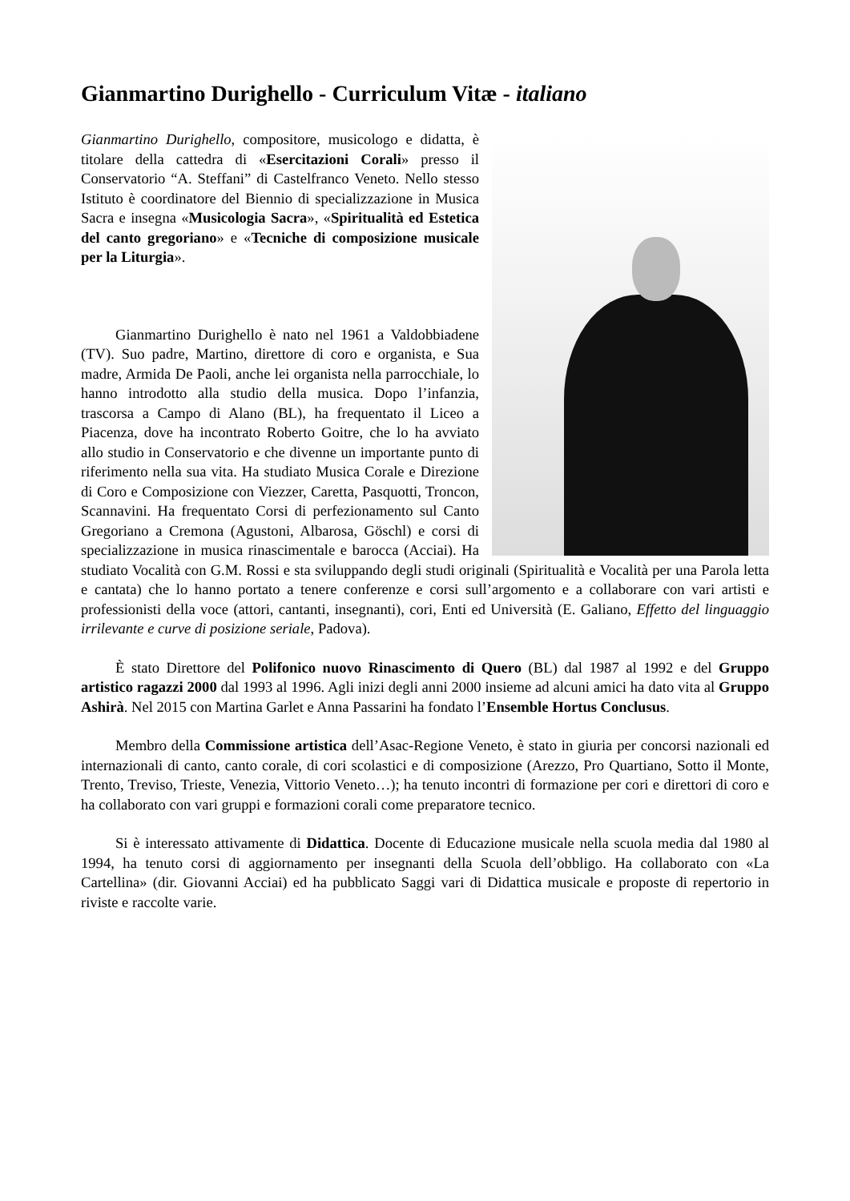Gianmartino Durighello - Curriculum Vitæ - italiano
Gianmartino Durighello, compositore, musicologo e didatta, è titolare della cattedra di «Esercitazioni Corali» presso il Conservatorio “A. Steffani” di Castelfranco Veneto. Nello stesso Istituto è coordinatore del Biennio di specializzazione in Musica Sacra e insegna «Musicologia Sacra», «Spiritualità ed Estetica del canto gregoriano» e «Tecniche di composizione musicale per la Liturgia».
Gianmartino Durighello è nato nel 1961 a Valdobbiadene (TV). Suo padre, Martino, direttore di coro e organista, e Sua madre, Armida De Paoli, anche lei organista nella parrocchiale, lo hanno introdotto alla studio della musica. Dopo l’infanzia, trascorsa a Campo di Alano (BL), ha frequentato il Liceo a Piacenza, dove ha incontrato Roberto Goitre, che lo ha avviato allo studio in Conservatorio e che divenne un importante punto di riferimento nella sua vita. Ha studiato Musica Corale e Direzione di Coro e Composizione con Viezzer, Caretta, Pasquotti, Troncon, Scannavini. Ha frequentato Corsi di perfezionamento sul Canto Gregoriano a Cremona (Agustoni, Albarosa, Göschl) e corsi di specializzazione in musica rinascimentale e barocca (Acciai). Ha studiato Vocalità con G.M. Rossi e sta sviluppando degli studi originali (Spiritualità e Vocalità per una Parola letta e cantata) che lo hanno portato a tenere conferenze e corsi sull’argomento e a collaborare con vari artisti e professionisti della voce (attori, cantanti, insegnanti), cori, Enti ed Università (E. Galiano, Effetto del linguaggio irrilevante e curve di posizione seriale, Padova).
È stato Direttore del Polifonico nuovo Rinascimento di Quero (BL) dal 1987 al 1992 e del Gruppo artistico ragazzi 2000 dal 1993 al 1996. Agli inizi degli anni 2000 insieme ad alcuni amici ha dato vita al Gruppo Ashirà. Nel 2015 con Martina Garlet e Anna Passarini ha fondato l’Ensemble Hortus Conclusus.
Membro della Commissione artistica dell’Asac-Regione Veneto, è stato in giuria per concorsi nazionali ed internazionali di canto, canto corale, di cori scolastici e di composizione (Arezzo, Pro Quartiano, Sotto il Monte, Trento, Treviso, Trieste, Venezia, Vittorio Veneto…); ha tenuto incontri di formazione per cori e direttori di coro e ha collaborato con vari gruppi e formazioni corali come preparatore tecnico.
Si è interessato attivamente di Didattica. Docente di Educazione musicale nella scuola media dal 1980 al 1994, ha tenuto corsi di aggiornamento per insegnanti della Scuola dell’obbligo. Ha collaborato con «La Cartellina» (dir. Giovanni Acciai) ed ha pubblicato Saggi vari di Didattica musicale e proposte di repertorio in riviste e raccolte varie.